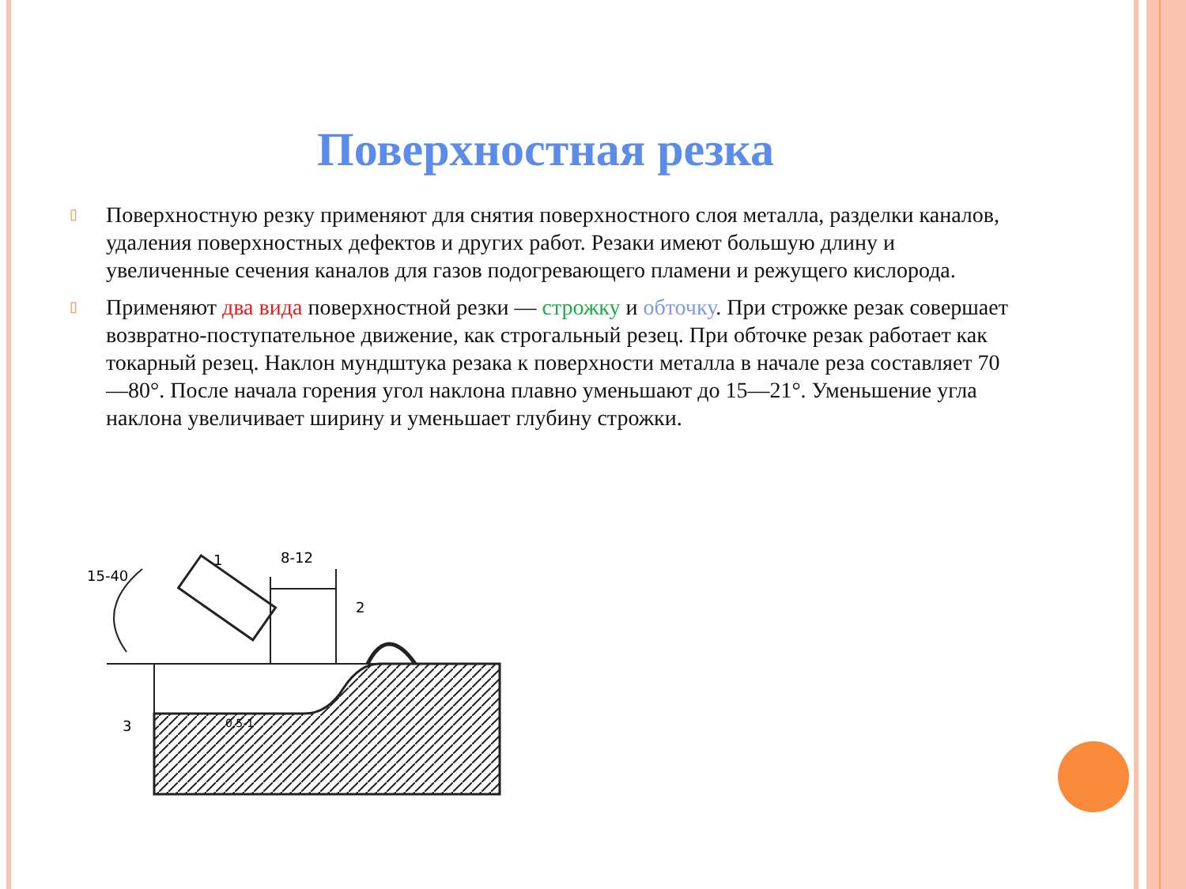Поверхностная резка
▯ Поверхностную резку применяют для снятия поверхностного слоя металла, разделки каналов, удаления поверхностных дефектов и других работ. Резаки имеют большую длину и увеличенные сечения каналов для газов подогревающего пламени и режущего кислорода.
▯ Применяют два вида поверхностной резки — строжку и обточку. При строжке резак совершает возвратно-поступательное движение, как строгальный резец. При обточке резак работает как токарный резец. Наклон мундштука резака к поверхности металла в начале реза составляет 70—80°. После начала горения угол наклона плавно уменьшают до 15—21°. Уменьшение угла наклона увеличивает ширину и уменьшает глубину строжки.
15-40
1
8-12
2
3
0,5-1